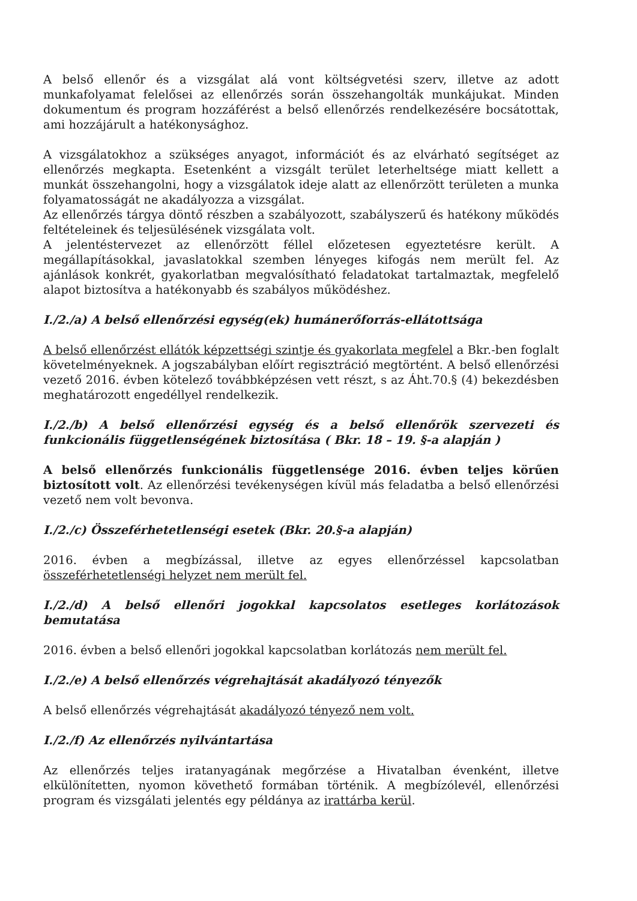A belső ellenőr és a vizsgálat alá vont költségvetési szerv, illetve az adott munkafolyamat felelősei az ellenőrzés során összehangolták munkájukat. Minden dokumentum és program hozzáférést a belső ellenőrzés rendelkezésére bocsátottak, ami hozzájárult a hatékonysághoz.
A vizsgálatokhoz a szükséges anyagot, információt és az elvárható segítséget az ellenőrzés megkapta. Esetenként a vizsgált terület leterheltsége miatt kellett a munkát összehangolni, hogy a vizsgálatok ideje alatt az ellenőrzött területen a munka folyamatosságát ne akadályozza a vizsgálat.
Az ellenőrzés tárgya döntő részben a szabályozott, szabályszerű és hatékony működés feltételeinek és teljesülésének vizsgálata volt.
A jelentéstervezet az ellenőrzött féllel előzetesen egyeztetésre került. A megállapításokkal, javaslatokkal szemben lényeges kifogás nem merült fel. Az ajánlások konkrét, gyakorlatban megvalósítható feladatokat tartalmaztak, megfelelő alapot biztosítva a hatékonyabb és szabályos működéshez.
I./2./a) A belső ellenőrzési egység(ek) humánerőforrás-ellátottsága
A belső ellenőrzést ellátók képzettségi szintje és gyakorlata megfelel a Bkr.-ben foglalt követelményeknek. A jogszabályban előírt regisztráció megtörtént. A belső ellenőrzési vezető 2016. évben kötelező továbbképzésen vett részt, s az Áht.70.§ (4) bekezdésben meghatározott engedéllyel rendelkezik.
I./2./b) A belső ellenőrzési egység és a belső ellenőrök szervezeti és funkcionális függetlenségének biztosítása ( Bkr. 18 – 19. §-a alapján )
A belső ellenőrzés funkcionális függetlensége 2016. évben teljes körűen biztosított volt. Az ellenőrzési tevékenységen kívül más feladatba a belső ellenőrzési vezető nem volt bevonva.
I./2./c) Összeférhetetlenségi esetek (Bkr. 20.§-a alapján)
2016. évben a megbízással, illetve az egyes ellenőrzéssel kapcsolatban összeférhetetlenségi helyzet nem merült fel.
I./2./d) A belső ellenőri jogokkal kapcsolatos esetleges korlátozások bemutatása
2016. évben a belső ellenőri jogokkal kapcsolatban korlátozás nem merült fel.
I./2./e) A belső ellenőrzés végrehajtását akadályozó tényezők
A belső ellenőrzés végrehajtását akadályozó tényező nem volt.
I./2./f) Az ellenőrzés nyilvántartása
Az ellenőrzés teljes iratanyagának megőrzése a Hivatalban évenként, illetve elkülönítetten, nyomon követhető formában történik. A megbízólevél, ellenőrzési program és vizsgálati jelentés egy példánya az irattárba kerül.